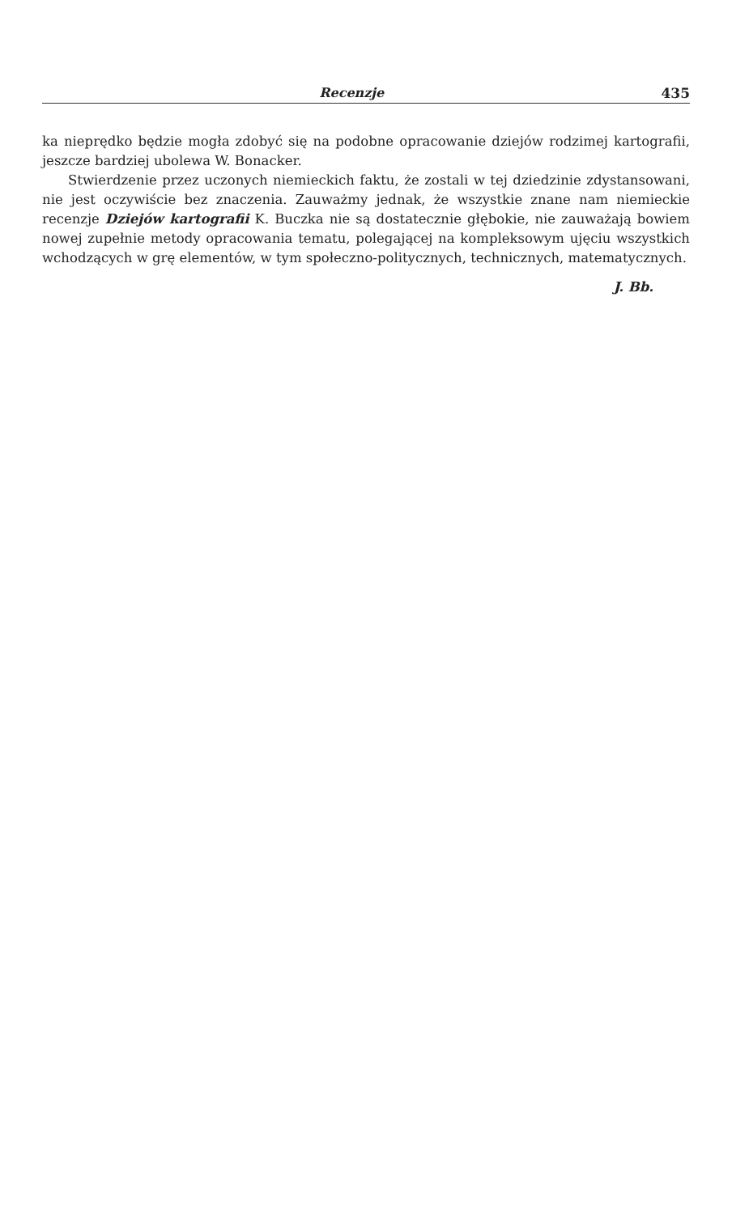Recenzje 435
ka nieprędko będzie mogła zdobyć się na podobne opracowanie dziejów rodzimej kartografii, jeszcze bardziej ubolewa W. Bonacker.
Stwierdzenie przez uczonych niemieckich faktu, że zostali w tej dziedzinie zdystansowani, nie jest oczywiście bez znaczenia. Zauważmy jednak, że wszystkie znane nam niemieckie recenzje Dziejów kartografii K. Buczka nie są dostatecznie głębokie, nie zauważają bowiem nowej zupełnie metody opracowania tematu, polegającej na kompleksowym ujęciu wszystkich wchodzących w grę elementów, w tym społeczno-politycznych, technicznych, matematycznych.
J. Bb.